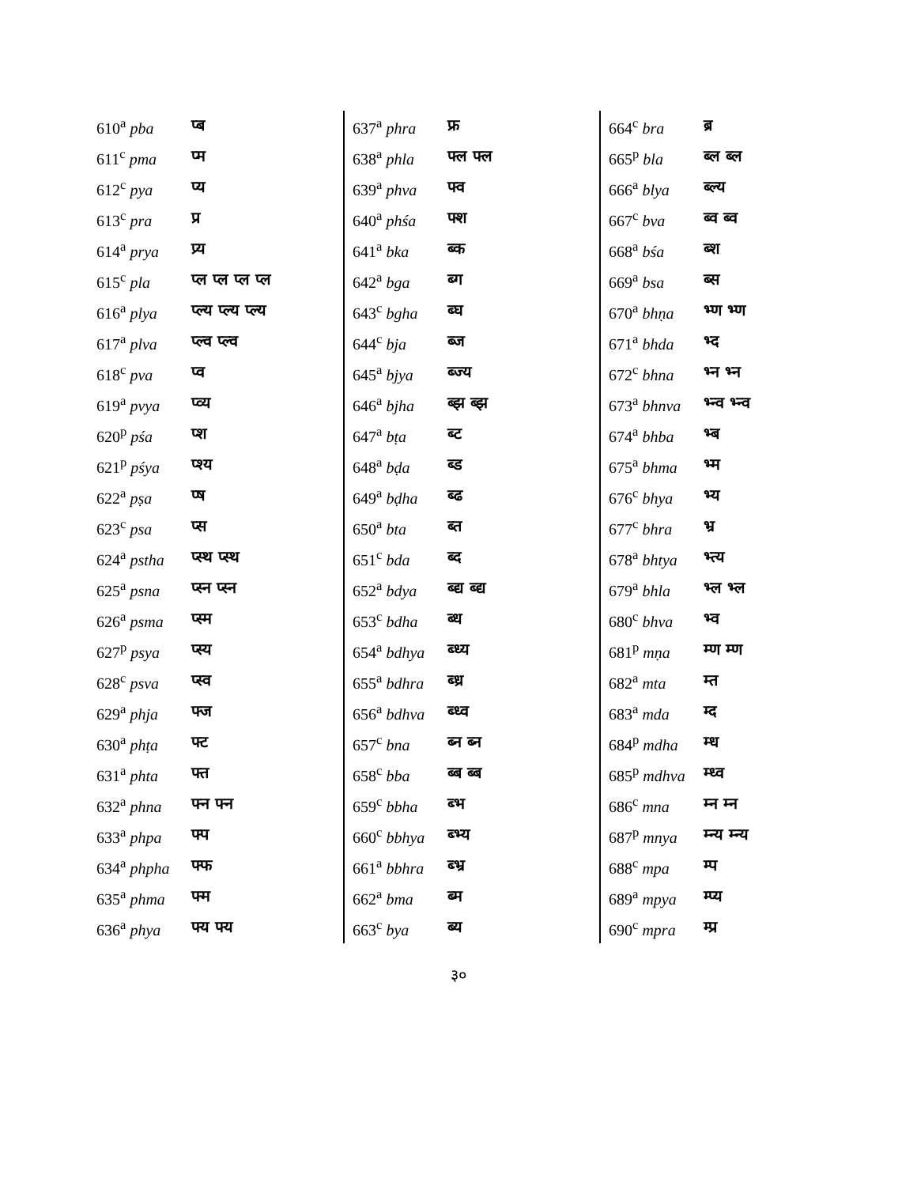| 610<sup>a</sup> pba | प्ब |
| 611<sup>c</sup> pma | प्म |
| 612<sup>c</sup> pya | प्य |
| 613<sup>c</sup> pra | प्र |
| 614<sup>a</sup> prya | प्र्य |
| 615<sup>c</sup> pla | प्ल प्ल प्ल प्ल |
| 616<sup>a</sup> plya | प्ल्य प्ल्य प्ल्य |
| 617<sup>a</sup> plva | प्ल्व प्ल्व |
| 618<sup>c</sup> pva | प्व |
| 619<sup>a</sup> pvya | प्व्य |
| 620<sup>p</sup> pśa | प्श |
| 621<sup>p</sup> pśya | प्श्य |
| 622<sup>a</sup> pṣa | प्ष |
| 623<sup>c</sup> psa | प्स |
| 624<sup>a</sup> pstha | प्स्थ प्स्थ |
| 625<sup>a</sup> psna | प्स्न प्स्न |
| 626<sup>a</sup> psma | प्स्म |
| 627<sup>p</sup> psya | प्स्य |
| 628<sup>c</sup> psva | प्स्व |
| 629<sup>a</sup> phja | फ्ज |
| 630<sup>a</sup> phṭa | फ्ट |
| 631<sup>a</sup> phta | फ्त |
| 632<sup>a</sup> phna | फ्न फ्न |
| 633<sup>a</sup> phpa | फ्प |
| 634<sup>a</sup> phpha | फ्फ |
| 635<sup>a</sup> phma | फ्म |
| 636<sup>a</sup> phya | फ्य फ्य |
| 637<sup>a</sup> phra | फ्र |
| 638<sup>a</sup> phla | फ्ल फ्ल |
| 639<sup>a</sup> phva | फ्व |
| 640<sup>a</sup> phśa | फ्श |
| 641<sup>a</sup> bka | ब्क |
| 642<sup>a</sup> bga | ब्ग |
| 643<sup>c</sup> bgha | ब्घ |
| 644<sup>c</sup> bja | ब्ज |
| 645<sup>a</sup> bjya | ब्ज्य |
| 646<sup>a</sup> bjha | ब्झ ब्झ |
| 647<sup>a</sup> bṭa | ब्ट |
| 648<sup>a</sup> bḍa | ब्ड |
| 649<sup>a</sup> bḍha | ब्ढ |
| 650<sup>a</sup> bta | ब्त |
| 651<sup>c</sup> bda | ब्द |
| 652<sup>a</sup> bdya | ब्द्य ब्द्य |
| 653<sup>c</sup> bdha | ब्ध |
| 654<sup>a</sup> bdhya | ब्ध्य |
| 655<sup>a</sup> bdhra | ब्ध्र |
| 656<sup>a</sup> bdhva | ब्ध्व |
| 657<sup>c</sup> bna | ब्न ब्न |
| 658<sup>c</sup> bba | ब्ब ब्ब |
| 659<sup>c</sup> bbha | ब्भ |
| 660<sup>c</sup> bbhya | ब्भ्य |
| 661<sup>a</sup> bbhra | ब्भ्र |
| 662<sup>a</sup> bma | ब्म |
| 663<sup>c</sup> bya | ब्य |
| 664<sup>c</sup> bra | ब्र |
| 665<sup>p</sup> bla | ब्ल ब्ल |
| 666<sup>a</sup> blya | ब्ल्य |
| 667<sup>c</sup> bva | ब्व ब्व |
| 668<sup>a</sup> bśa | ब्श |
| 669<sup>a</sup> bsa | ब्स |
| 670<sup>a</sup> bhṇa | भ्ण भ्ण |
| 671<sup>a</sup> bhda | भ्द |
| 672<sup>c</sup> bhna | भ्न भ्न |
| 673<sup>a</sup> bhnva | भ्न्व भ्न्व |
| 674<sup>a</sup> bhba | भ्ब |
| 675<sup>a</sup> bhma | भ्म |
| 676<sup>c</sup> bhya | भ्य |
| 677<sup>c</sup> bhra | भ्र |
| 678<sup>a</sup> bhtya | भ्त्य |
| 679<sup>a</sup> bhla | भ्ल भ्ल |
| 680<sup>c</sup> bhva | भ्व |
| 681<sup>p</sup> mṇa | म्ण म्ण |
| 682<sup>a</sup> mta | म्त |
| 683<sup>a</sup> mda | म्द |
| 684<sup>p</sup> mdha | म्ध |
| 685<sup>p</sup> mdhva | म्ध्व |
| 686<sup>c</sup> mna | म्न म्न |
| 687<sup>p</sup> mnya | म्न्य म्न्य |
| 688<sup>c</sup> mpa | म्प |
| 689<sup>a</sup> mpya | म्प्य |
| 690<sup>c</sup> mpra | म्प्र |
३०